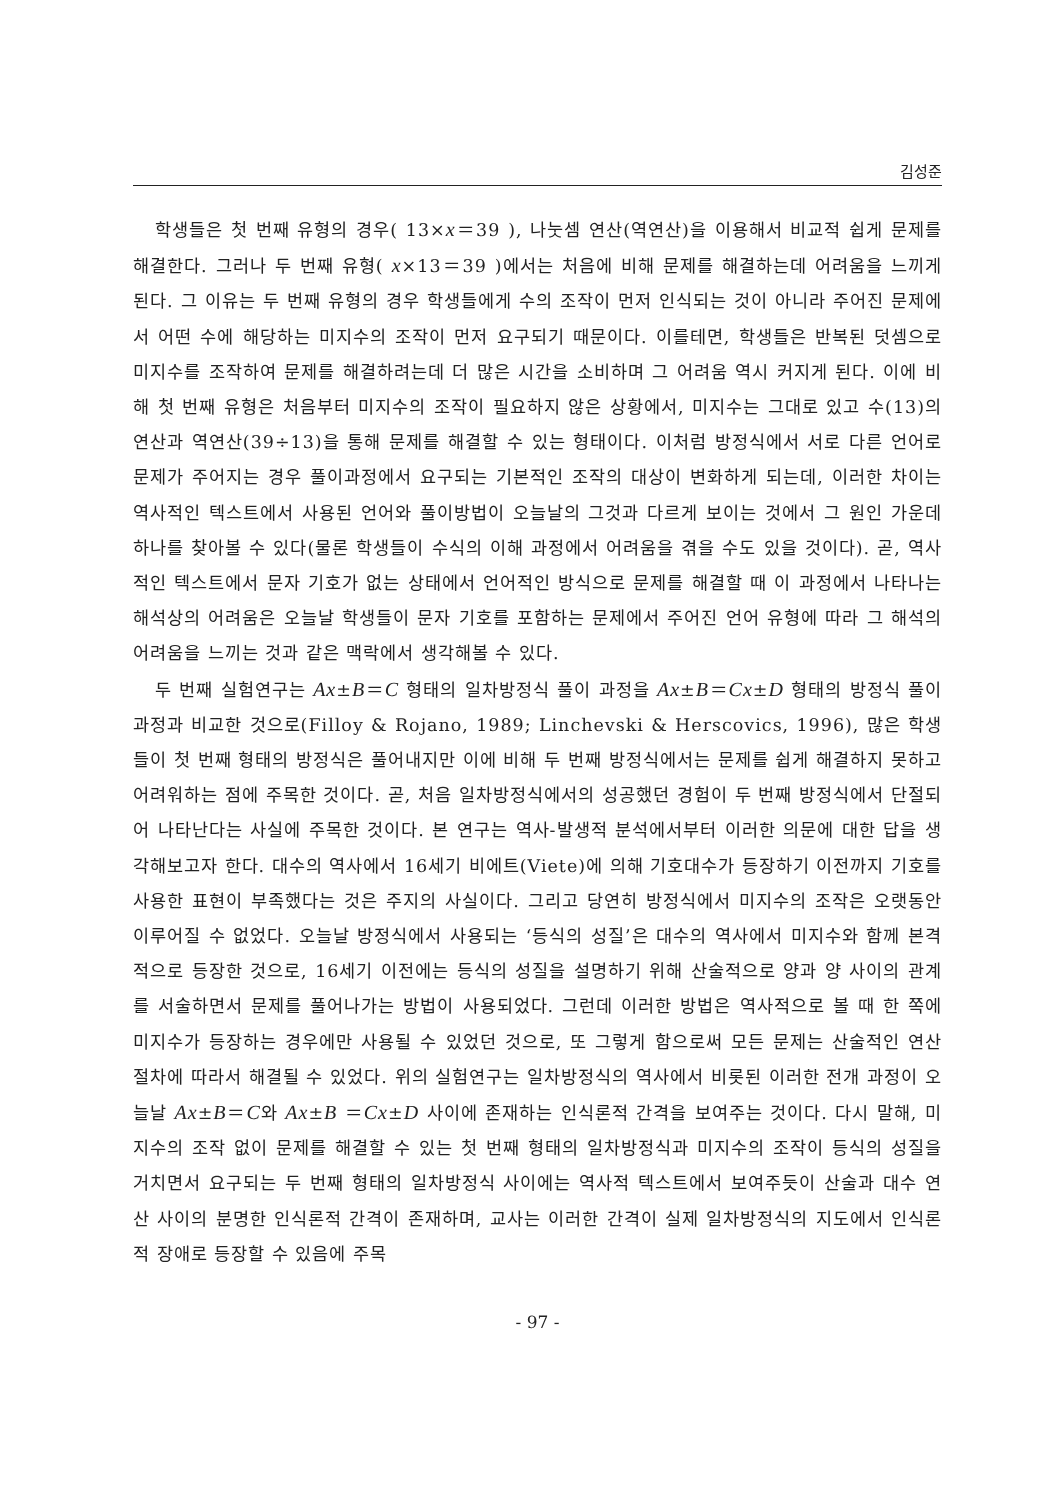김성준
학생들은 첫 번째 유형의 경우( 13×x＝39 ), 나눗셈 연산(역연산)을 이용해서 비교적 쉽게 문제를 해결한다. 그러나 두 번째 유형( x×13＝39 )에서는 처음에 비해 문제를 해결하는데 어려움을 느끼게 된다. 그 이유는 두 번째 유형의 경우 학생들에게 수의 조작이 먼저 인식되는 것이 아니라 주어진 문제에서 어떤 수에 해당하는 미지수의 조작이 먼저 요구되기 때문이다. 이를테면, 학생들은 반복된 덧셈으로 미지수를 조작하여 문제를 해결하려는데 더 많은 시간을 소비하며 그 어려움 역시 커지게 된다. 이에 비해 첫 번째 유형은 처음부터 미지수의 조작이 필요하지 않은 상황에서, 미지수는 그대로 있고 수(13)의 연산과 역연산(39÷13)을 통해 문제를 해결할 수 있는 형태이다. 이처럼 방정식에서 서로 다른 언어로 문제가 주어지는 경우 풀이과정에서 요구되는 기본적인 조작의 대상이 변화하게 되는데, 이러한 차이는 역사적인 텍스트에서 사용된 언어와 풀이방법이 오늘날의 그것과 다르게 보이는 것에서 그 원인 가운데 하나를 찾아볼 수 있다(물론 학생들이 수식의 이해 과정에서 어려움을 겪을 수도 있을 것이다). 곧, 역사적인 텍스트에서 문자 기호가 없는 상태에서 언어적인 방식으로 문제를 해결할 때 이 과정에서 나타나는 해석상의 어려움은 오늘날 학생들이 문자 기호를 포함하는 문제에서 주어진 언어 유형에 따라 그 해석의 어려움을 느끼는 것과 같은 맥락에서 생각해볼 수 있다.
두 번째 실험연구는 Ax±B＝C 형태의 일차방정식 풀이 과정을 Ax±B＝Cx±D 형태의 방정식 풀이 과정과 비교한 것으로(Filloy & Rojano, 1989; Linchevski & Herscovics, 1996), 많은 학생들이 첫 번째 형태의 방정식은 풀어내지만 이에 비해 두 번째 방정식에서는 문제를 쉽게 해결하지 못하고 어려워하는 점에 주목한 것이다. 곧, 처음 일차방정식에서의 성공했던 경험이 두 번째 방정식에서 단절되어 나타난다는 사실에 주목한 것이다. 본 연구는 역사-발생적 분석에서부터 이러한 의문에 대한 답을 생각해보고자 한다. 대수의 역사에서 16세기 비에트(Viete)에 의해 기호대수가 등장하기 이전까지 기호를 사용한 표현이 부족했다는 것은 주지의 사실이다. 그리고 당연히 방정식에서 미지수의 조작은 오랫동안 이루어질 수 없었다. 오늘날 방정식에서 사용되는 ‘등식의 성질’은 대수의 역사에서 미지수와 함께 본격적으로 등장한 것으로, 16세기 이전에는 등식의 성질을 설명하기 위해 산술적으로 양과 양 사이의 관계를 서술하면서 문제를 풀어나가는 방법이 사용되었다. 그런데 이러한 방법은 역사적으로 볼 때 한 쪽에 미지수가 등장하는 경우에만 사용될 수 있었던 것으로, 또 그렇게 함으로써 모든 문제는 산술적인 연산 절차에 따라서 해결될 수 있었다. 위의 실험연구는 일차방정식의 역사에서 비롯된 이러한 전개 과정이 오늘날 Ax±B＝C와 Ax±B ＝Cx±D 사이에 존재하는 인식론적 간격을 보여주는 것이다. 다시 말해, 미지수의 조작 없이 문제를 해결할 수 있는 첫 번째 형태의 일차방정식과 미지수의 조작이 등식의 성질을 거치면서 요구되는 두 번째 형태의 일차방정식 사이에는 역사적 텍스트에서 보여주듯이 산술과 대수 연산 사이의 분명한 인식론적 간격이 존재하며, 교사는 이러한 간격이 실제 일차방정식의 지도에서 인식론적 장애로 등장할 수 있음에 주목
- 97 -